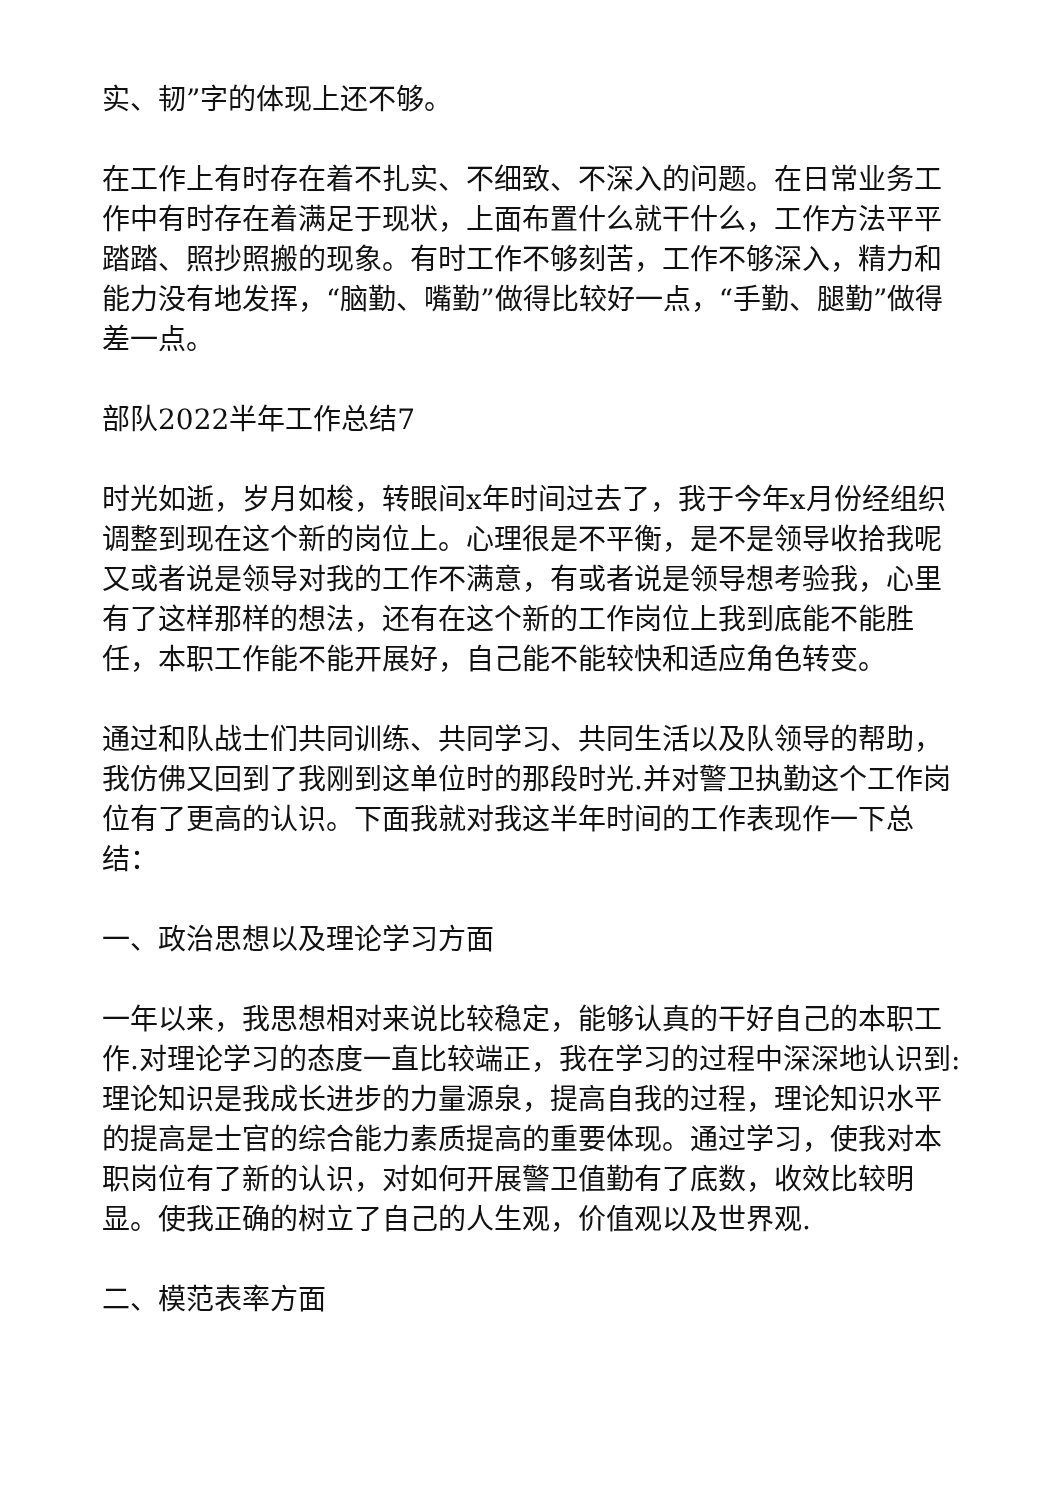实、韧”字的体现上还不够。
在工作上有时存在着不扎实、不细致、不深入的问题。在日常业务工作中有时存在着满足于现状，上面布置什么就干什么，工作方法平平踏踏、照抄照搬的现象。有时工作不够刻苦，工作不够深入，精力和能力没有地发挥，“脑勤、嘴勤”做得比较好一点，“手勤、腿勤”做得差一点。
部队2022半年工作总结7
时光如逝，岁月如梭，转眼间x年时间过去了，我于今年x月份经组织调整到现在这个新的岗位上。心理很是不平衡，是不是领导收拾我呢又或者说是领导对我的工作不满意，有或者说是领导想考验我，心里有了这样那样的想法，还有在这个新的工作岗位上我到底能不能胜任，本职工作能不能开展好，自己能不能较快和适应角色转变。
通过和队战士们共同训练、共同学习、共同生活以及队领导的帮助，我仿佛又回到了我刚到这单位时的那段时光.并对警卫执勤这个工作岗位有了更高的认识。下面我就对我这半年时间的工作表现作一下总结：
一、政治思想以及理论学习方面
一年以来，我思想相对来说比较稳定，能够认真的干好自己的本职工作.对理论学习的态度一直比较端正，我在学习的过程中深深地认识到:理论知识是我成长进步的力量源泉，提高自我的过程，理论知识水平的提高是士官的综合能力素质提高的重要体现。通过学习，使我对本职岗位有了新的认识，对如何开展警卫值勤有了底数，收效比较明显。使我正确的树立了自己的人生观，价值观以及世界观.
二、模范表率方面